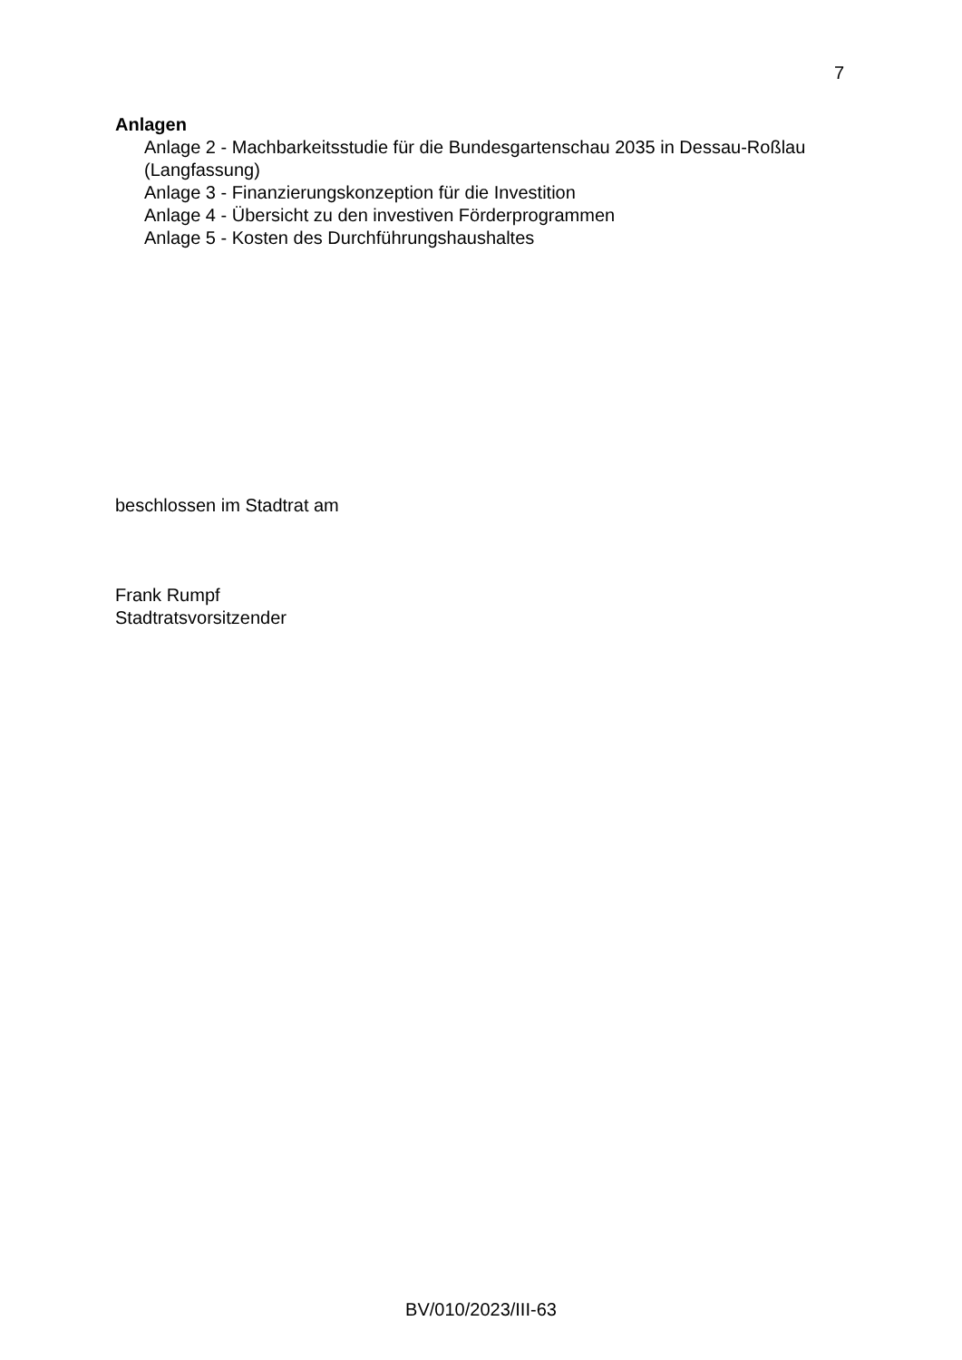7
Anlagen
Anlage 2 - Machbarkeitsstudie für die Bundesgartenschau 2035 in Dessau-Roßlau (Langfassung)
Anlage 3 - Finanzierungskonzeption für die Investition
Anlage 4 - Übersicht zu den investiven Förderprogrammen
Anlage 5 - Kosten des Durchführungshaushaltes
beschlossen im Stadtrat am
Frank Rumpf
Stadtratsvorsitzender
BV/010/2023/III-63